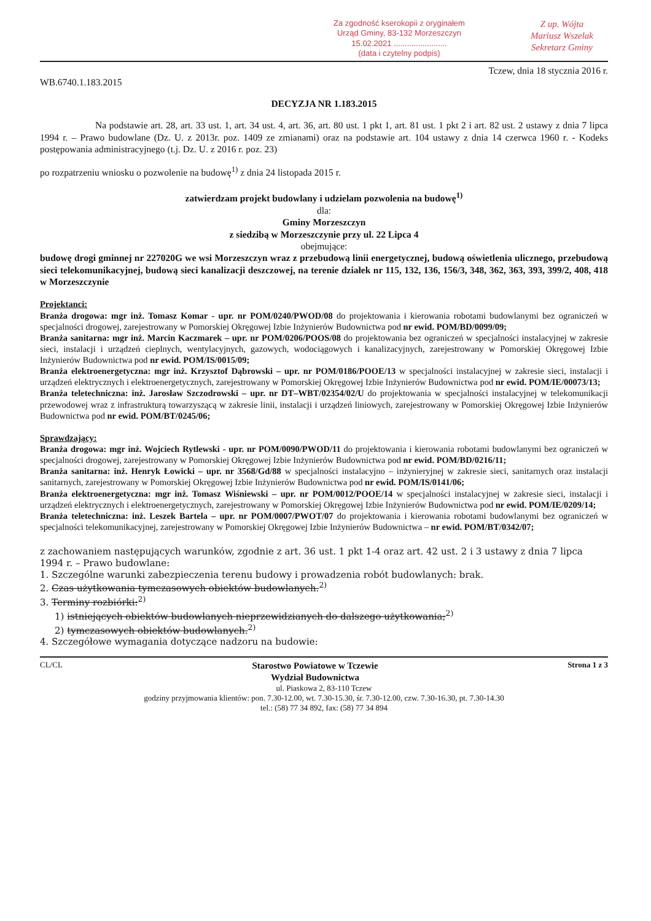Za zgodność kserokopii z oryginałem
Urząd Gminy, 83-132 Morzeszczyn
15.02.2021 ........................
(data i czytelny podpis)
Z up. Wójta
Mariusz Wszelak
Sekretarz Gminy
Tczew, dnia 18 stycznia 2016 r.
WB.6740.1.183.2015
DECYZJA NR 1.183.2015
Na podstawie art. 28, art. 33 ust. 1, art. 34 ust. 4, art. 36, art. 80 ust. 1 pkt 1, art. 81 ust. 1 pkt 2 i art. 82 ust. 2 ustawy z dnia 7 lipca 1994 r. – Prawo budowlane (Dz. U. z 2013r. poz. 1409 ze zmianami) oraz na podstawie art. 104 ustawy z dnia 14 czerwca 1960 r. - Kodeks postępowania administracyjnego (t.j. Dz. U. z 2016 r. poz. 23)
po rozpatrzeniu wniosku o pozwolenie na budowę<sup>1)</sup> z dnia 24 listopada 2015 r.
zatwierdzam projekt budowlany i udzielam pozwolenia na budowę<sup>1)</sup>
dla:
Gminy Morzeszczyn
z siedzibą w Morzeszczynie przy ul. 22 Lipca 4
obejmujące:
budowę drogi gminnej nr 227020G we wsi Morzeszczyn wraz z przebudową linii energetycznej, budową oświetlenia ulicznego, przebudową sieci telekomunikacyjnej, budową sieci kanalizacji deszczowej, na terenie działek nr 115, 132, 136, 156/3, 348, 362, 363, 393, 399/2, 408, 418 w Morzeszczynie
Projektanci:
Branża drogowa: mgr inż. Tomasz Komar - upr. nr POM/0240/PWOD/08 do projektowania i kierowania robotami budowlanymi bez ograniczeń w specjalności drogowej, zarejestrowany w Pomorskiej Okręgowej Izbie Inżynierów Budownictwa pod nr ewid. POM/BD/0099/09;
Branża sanitarna: mgr inż. Marcin Kaczmarek – upr. nr POM/0206/POOS/08 do projektowania bez ograniczeń w specjalności instalacyjnej w zakresie sieci, instalacji i urządzeń cieplnych, wentylacyjnych, gazowych, wodociągowych i kanalizacyjnych, zarejestrowany w Pomorskiej Okręgowej Izbie Inżynierów Budownictwa pod nr ewid. POM/IS/0015/09;
Branża elektroenergetyczna: mgr inż. Krzysztof Dąbrowski – upr. nr POM/0186/POOE/13 w specjalności instalacyjnej w zakresie sieci, instalacji i urządzeń elektrycznych i elektroenergetycznych, zarejestrowany w Pomorskiej Okręgowej Izbie Inżynierów Budownictwa pod nr ewid. POM/IE/00073/13;
Branża teletechniczna: inż. Jarosław Szczodrowski – upr. nr DT–WBT/02354/02/U do projektowania w specjalności instalacyjnej w telekomunikacji przewodowej wraz z infrastrukturą towarzyszącą w zakresie linii, instalacji i urządzeń liniowych, zarejestrowany w Pomorskiej Okręgowej Izbie Inżynierów Budownictwa pod nr ewid. POM/BT/0245/06;
Sprawdzający:
Branża drogowa: mgr inż. Wojciech Rytlewski - upr. nr POM/0090/PWOD/11 do projektowania i kierowania robotami budowlanymi bez ograniczeń w specjalności drogowej, zarejestrowany w Pomorskiej Okręgowej Izbie Inżynierów Budownictwa pod nr ewid. POM/BD/0216/11;
Branża sanitarna: inż. Henryk Łowicki – upr. nr 3568/Gd/88 w specjalności instalacyjno – inżynieryjnej w zakresie sieci, sanitarnych oraz instalacji sanitarnych, zarejestrowany w Pomorskiej Okręgowej Izbie Inżynierów Budownictwa pod nr ewid. POM/IS/0141/06;
Branża elektroenergetyczna: mgr inż. Tomasz Wiśniewski – upr. nr POM/0012/POOE/14 w specjalności instalacyjnej w zakresie sieci, instalacji i urządzeń elektrycznych i elektroenergetycznych, zarejestrowany w Pomorskiej Okręgowej Izbie Inżynierów Budownictwa pod nr ewid. POM/IE/0209/14;
Branża teletechniczna: inż. Leszek Bartela – upr. nr POM/0007/PWOT/07 do projektowania i kierowania robotami budowlanymi bez ograniczeń w specjalności telekomunikacyjnej, zarejestrowany w Pomorskiej Okręgowej Izbie Inżynierów Budownictwa – nr ewid. POM/BT/0342/07;
z zachowaniem następujących warunków, zgodnie z art. 36 ust. 1 pkt 1-4 oraz art. 42 ust. 2 i 3 ustawy z dnia 7 lipca 1994 r. – Prawo budowlane:
1. Szczególne warunki zabezpieczenia terenu budowy i prowadzenia robót budowlanych: brak.
2. Czas użytkowania tymczasowych obiektów budowlanych.<sup>2)</sup>
3. Terminy rozbiórki:<sup>2)</sup>
1) istniejących obiektów budowlanych nieprzewidzianych do dalszego użytkowania;<sup>2)</sup>
2) tymczasowych obiektów budowlanych.<sup>2)</sup>
4. Szczegółowe wymagania dotyczące nadzoru na budowie:
CL/CL Starostwo Powiatowe w Tczewie
Wydział Budownictwa Strona 1 z 3
ul. Piaskowa 2, 83-110 Tczew
godziny przyjmowania klientów: pon. 7.30-12.00, wt. 7.30-15.30, śr. 7.30-12.00, czw. 7.30-16.30, pt. 7.30-14.30
tel.: (58) 77 34 892, fax: (58) 77 34 894